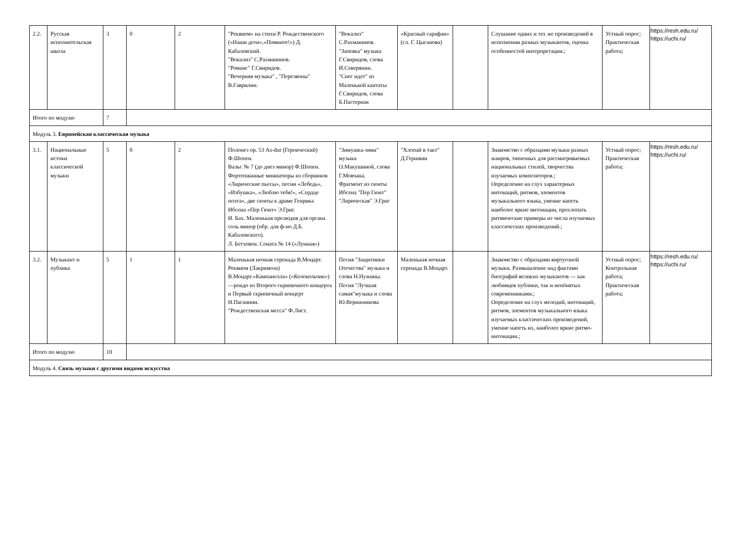| 2.2. | Русская исполнительская школа | 3 | 0 | 2 | "Реквием» на стихи Р. Рождественского («Наши дети»,«Помните!») Д. Кабалевский. "Вокализ" С.Рахманинов. "Романс" Г.Свиридов. "Вечерняя музыка" , "Перезвоны" В.Гаврилин. | "Вокализ" С.Рахманинов. "Запевка" музыка Г.Свиридов, слова И.Северянин. "Снег идет" из Маленькой кантаты Г.Свиридов, слова Б.Пастернак | «Красный сарафан» (сл. Г. Цыганова) | | Слушание одних и тех же произведений в исполнении разных музыкантов, оценка особенностей интерпретации.; | Устный опрос; Практическая работа; | https://resh.edu.ru/ https://uchi.ru/ |
| Итого по модулю | | 7 | | | | | | | | | |
| Модуль 3. Европейская классическая музыка | | | | | | | | | | | |
| 3.1. | Национальные истоки классической музыки | 5 | 0 | 2 | Полонез ор. 53 As-dur (Героический) Ф.Шопен. Вальс № 7 (до диез минор) Ф.Шопен. Фортепианные миниатюры из сборников «Лирические пьесы», песни «Лебедь», «Избушка», «Люблю тебя!», «Сердце поэта», две сюиты к драме Генрика Ибсена «Пер Гюнт» Э.Григ. И. Бах. Маленькая прелюдия для органа соль минор (обр. для ф-но Д.Б. Кабалевского). Л. Бетховен. Соната № 14 («Лунная») | "Зимушка-зима" музыка О.Макушиной, слова Г.Мовчана. Фрагмент из сюиты Ибсена "Пер Гюнт" "Лирическая" Э.Григ | "Хлопай в такт" Д.Гершвин | | Знакомство с образцами музыки разных жанров, типичных для рассматриваемых национальных стилей, творчества изучаемых композиторов.; Определение на слух характерных интонаций, ритмов, элементов музыкального языка, умение напеть наиболее яркие интонации, прохлопать ритмические примеры из числа изучаемых классических произведений.; | Устный опрос; Практическая работа; | https://resh.edu.ru/ https://uchi.ru/ |
| 3.2. | Музыкант и публика | 5 | 1 | 1 | Маленькая ночная серенада В.Моцарт. Реквием (Лакримоза) В.Моцарт.«Кампанелла» («Колокольчик») —рондо из Второго скрипичного концерта и Первый скрипичный концерт Н.Паганини. "Рождественская месса" Ф.Лист. | Песня "Защитники Отечества" музыка и слова Н.Нужины. Песня "Лучшая самая"музыка и слова Ю.Верижникова | Маленькая ночная серенада В.Моцарт. | | Знакомство с образцами виртуозной музыки. Размышление над фактами биографий великих музыкантов — как любимцев публики, так и непóнятых современниками.; Определение на слух мелодий, интонаций, ритмов, элементов музыкального языка изучаемых классических произведений, умение напеть их, наиболее яркие ритмо-интонации.; | Устный опрос; Контрольная работа; Практическая работа; | https://resh.edu.ru/ https://uchi.ru/ |
| Итого по модулю | | 10 | | | | | | | | | |
| Модуль 4. Связь музыки с другими видами искусства | | | | | | | | | | | |